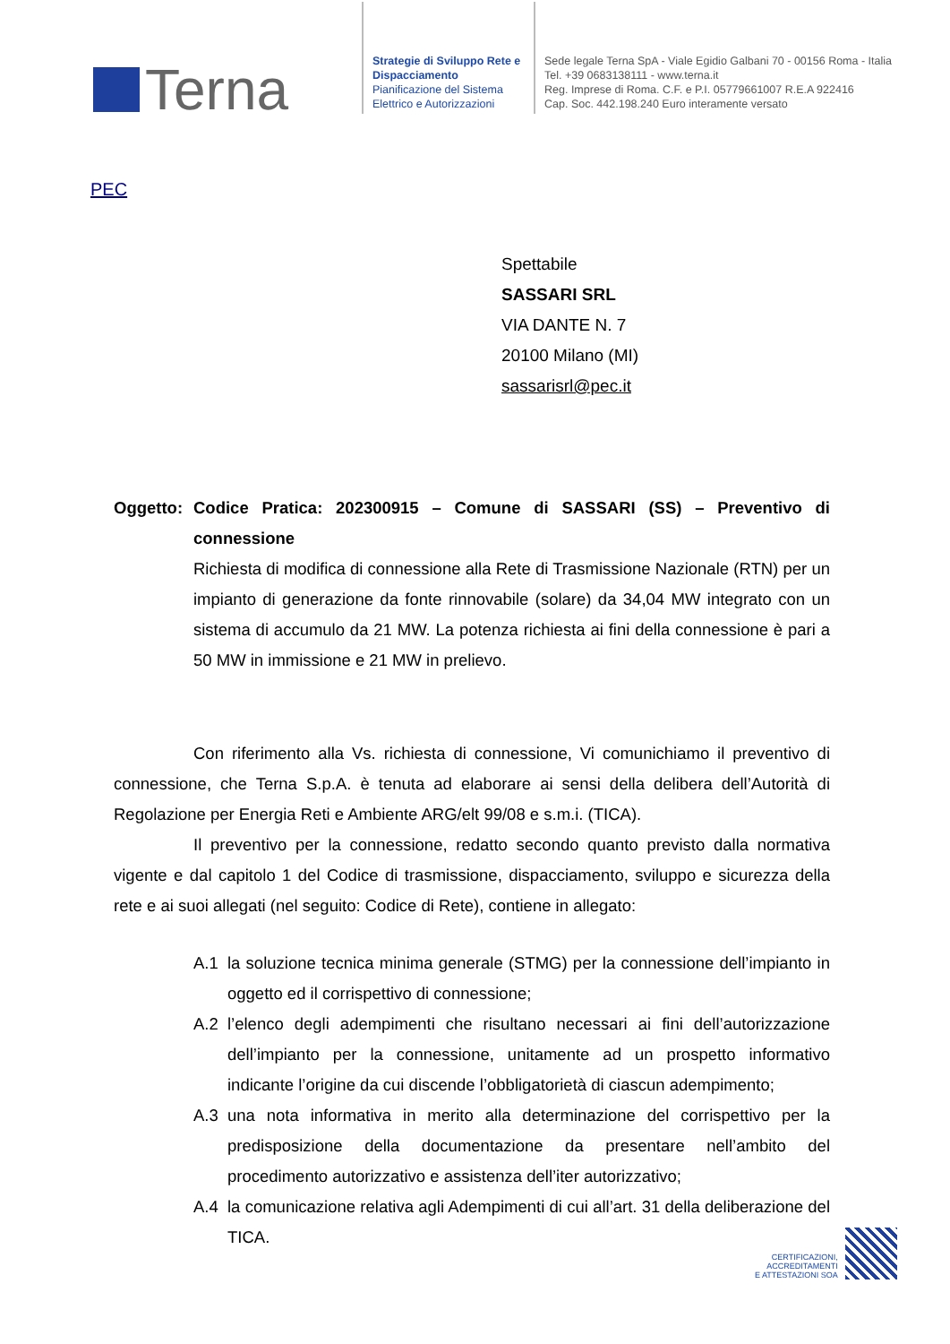Terna
Strategie di Sviluppo Rete e Dispacciamento
Pianificazione del Sistema Elettrico e Autorizzazioni
Sede legale Terna SpA - Viale Egidio Galbani 70 - 00156 Roma - Italia
Tel. +39 0683138111 - www.terna.it
Reg. Imprese di Roma. C.F. e P.I. 05779661007 R.E.A 922416
Cap. Soc. 442.198.240 Euro interamente versato
PEC
Spettabile
SASSARI SRL
VIA DANTE N. 7
20100 Milano (MI)
sassarisrl@pec.it
Oggetto: Codice Pratica: 202300915 – Comune di SASSARI (SS) – Preventivo di connessione
Richiesta di modifica di connessione alla Rete di Trasmissione Nazionale (RTN) per un impianto di generazione da fonte rinnovabile (solare) da 34,04 MW integrato con un sistema di accumulo da 21 MW. La potenza richiesta ai fini della connessione è pari a 50 MW in immissione e 21 MW in prelievo.
Con riferimento alla Vs. richiesta di connessione, Vi comunichiamo il preventivo di connessione, che Terna S.p.A. è tenuta ad elaborare ai sensi della delibera dell’Autorità di Regolazione per Energia Reti e Ambiente ARG/elt 99/08 e s.m.i. (TICA).
Il preventivo per la connessione, redatto secondo quanto previsto dalla normativa vigente e dal capitolo 1 del Codice di trasmissione, dispacciamento, sviluppo e sicurezza della rete e ai suoi allegati (nel seguito: Codice di Rete), contiene in allegato:
A.1 la soluzione tecnica minima generale (STMG) per la connessione dell’impianto in oggetto ed il corrispettivo di connessione;
A.2 l’elenco degli adempimenti che risultano necessari ai fini dell’autorizzazione dell’impianto per la connessione, unitamente ad un prospetto informativo indicante l’origine da cui discende l’obbligatorietà di ciascun adempimento;
A.3 una nota informativa in merito alla determinazione del corrispettivo per la predisposizione della documentazione da presentare nell’ambito del procedimento autorizzativo e assistenza dell’iter autorizzativo;
A.4 la comunicazione relativa agli Adempimenti di cui all’art. 31 della deliberazione del TICA.
CERTIFICAZIONI,
ACCREDITAMENTI
E ATTESTAZIONI SOA